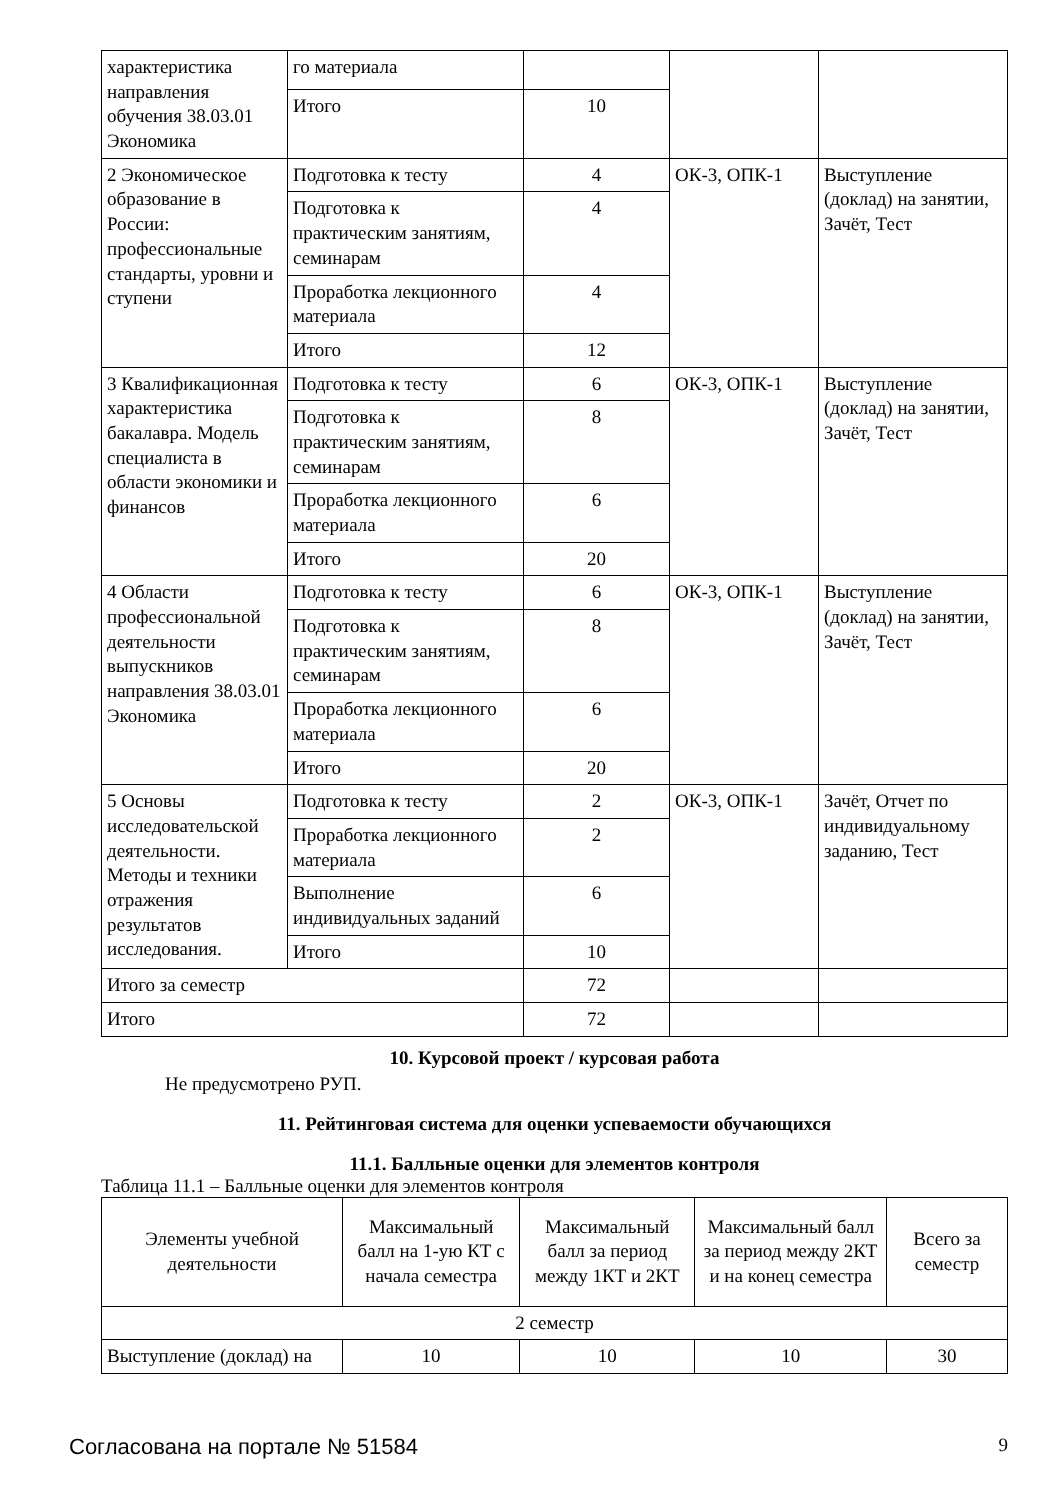| характеристика направления обучения 38.03.01 Экономика | го материала | | | |
| | Итого | 10 | | |
| 2 Экономическое образование в России: профессиональные стандарты, уровни и ступени | Подготовка к тесту | 4 | ОК-3, ОПК-1 | Выступление (доклад) на занятии, Зачёт, Тест |
| | Подготовка к практическим занятиям, семинарам | 4 | | |
| | Проработка лекционного материала | 4 | | |
| | Итого | 12 | | |
| 3 Квалификационная характеристика бакалавра. Модель специалиста в области экономики и финансов | Подготовка к тесту | 6 | ОК-3, ОПК-1 | Выступление (доклад) на занятии, Зачёт, Тест |
| | Подготовка к практическим занятиям, семинарам | 8 | | |
| | Проработка лекционного материала | 6 | | |
| | Итого | 20 | | |
| 4 Области профессиональной деятельности выпускников направления 38.03.01 Экономика | Подготовка к тесту | 6 | ОК-3, ОПК-1 | Выступление (доклад) на занятии, Зачёт, Тест |
| | Подготовка к практическим занятиям, семинарам | 8 | | |
| | Проработка лекционного материала | 6 | | |
| | Итого | 20 | | |
| 5 Основы исследовательской деятельности. Методы и техники отражения результатов исследования. | Подготовка к тесту | 2 | ОК-3, ОПК-1 | Зачёт, Отчет по индивидуальному заданию, Тест |
| | Проработка лекционного материала | 2 | | |
| | Выполнение индивидуальных заданий | 6 | | |
| | Итого | 10 | | |
| Итого за семестр | | 72 | | |
| Итого | | 72 | | |
10. Курсовой проект / курсовая работа
Не предусмотрено РУП.
11. Рейтинговая система для оценки успеваемости обучающихся
11.1. Балльные оценки для элементов контроля
Таблица 11.1 – Балльные оценки для элементов контроля
| Элементы учебной деятельности | Максимальный балл на 1-ую КТ с начала семестра | Максимальный балл за период между 1КТ и 2КТ | Максимальный балл за период между 2КТ и на конец семестра | Всего за семестр |
| --- | --- | --- | --- | --- |
| 2 семестр | | | | |
| Выступление (доклад) на | 10 | 10 | 10 | 30 |
Согласована на портале № 51584 9